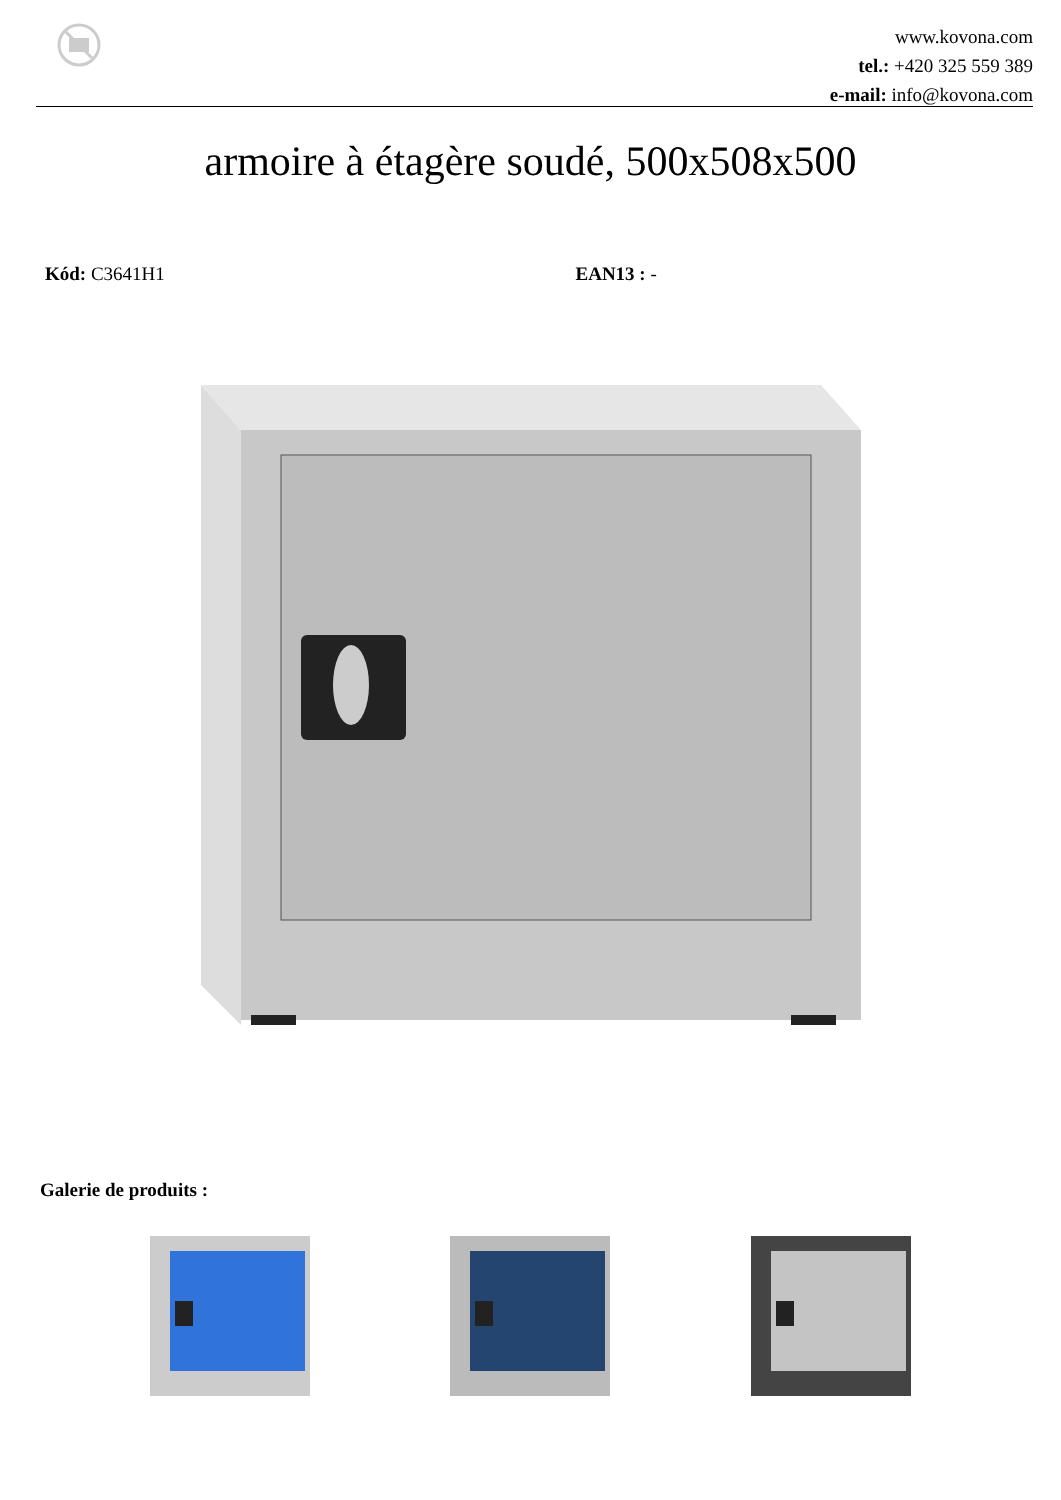www.kovona.com
tel.: +420 325 559 389
e-mail: info@kovona.com
armoire à étagère soudé, 500x508x500
Kód: C3641H1 EAN13 : -
Galerie de produits :